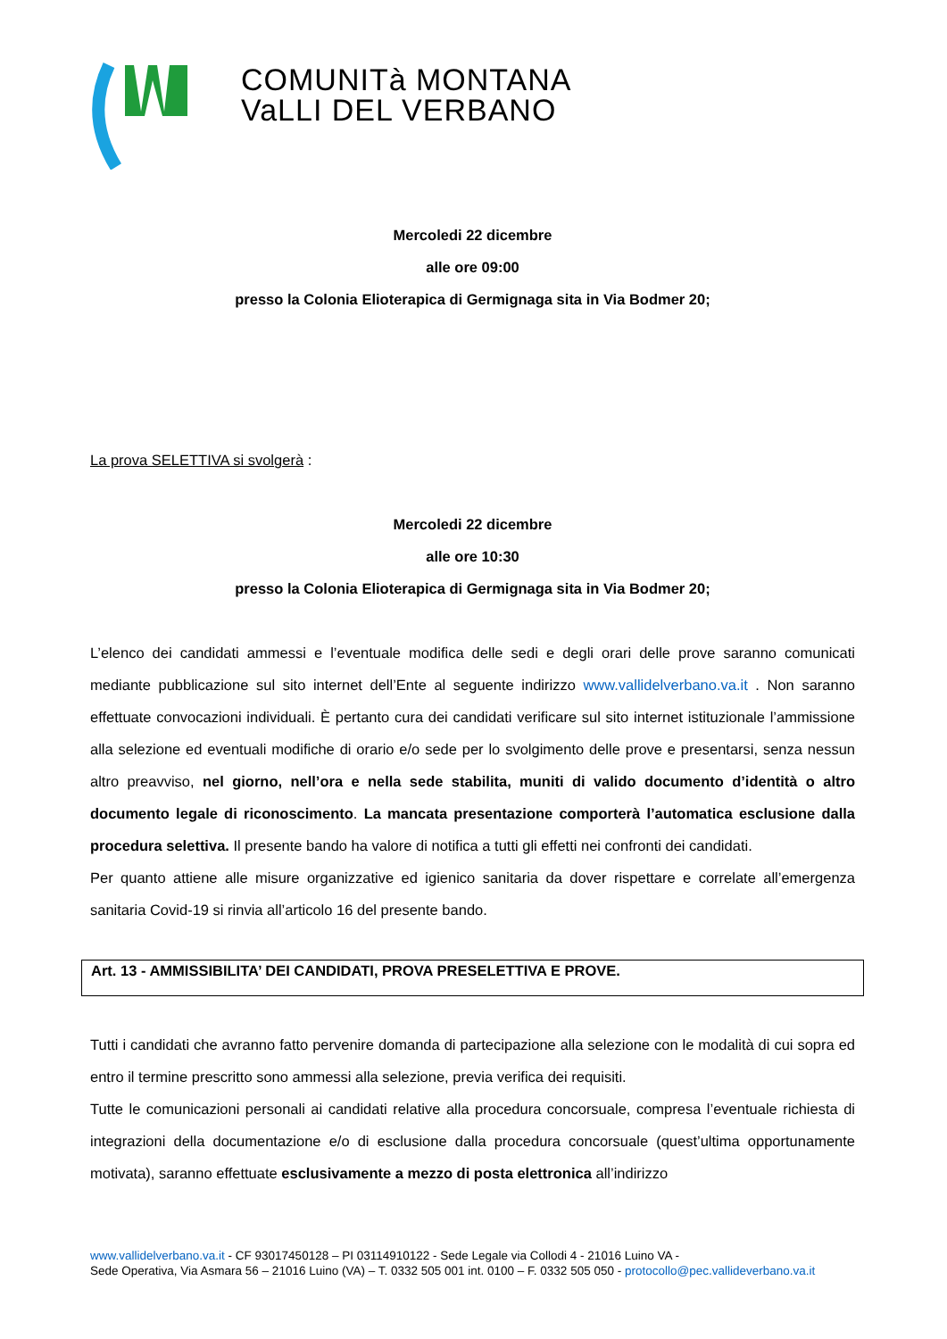COMUNITà MONTANA
VaLLI DEL VERBANO
Mercoledi 22 dicembre
alle ore 09:00
presso la Colonia Elioterapica di Germignaga sita in Via Bodmer 20;
La prova SELETTIVA si svolgerà :
Mercoledi 22 dicembre
alle ore 10:30
presso la Colonia Elioterapica di Germignaga sita in Via Bodmer 20;
L’elenco dei candidati ammessi e l’eventuale modifica delle sedi e degli orari delle prove saranno comunicati mediante pubblicazione sul sito internet dell’Ente al seguente indirizzo www.vallidelverbano.va.it . Non saranno effettuate convocazioni individuali. È pertanto cura dei candidati verificare sul sito internet istituzionale l’ammissione alla selezione ed eventuali modifiche di orario e/o sede per lo svolgimento delle prove e presentarsi, senza nessun altro preavviso, nel giorno, nell’ora e nella sede stabilita, muniti di valido documento d’identità o altro documento legale di riconoscimento. La mancata presentazione comporterà l’automatica esclusione dalla procedura selettiva. Il presente bando ha valore di notifica a tutti gli effetti nei confronti dei candidati.
Per quanto attiene alle misure organizzative ed igienico sanitaria da dover rispettare e correlate all’emergenza sanitaria Covid-19 si rinvia all’articolo 16 del presente bando.
Art. 13 - AMMISSIBILITA’ DEI CANDIDATI, PROVA PRESELETTIVA E PROVE.
Tutti i candidati che avranno fatto pervenire domanda di partecipazione alla selezione con le modalità di cui sopra ed entro il termine prescritto sono ammessi alla selezione, previa verifica dei requisiti.
Tutte le comunicazioni personali ai candidati relative alla procedura concorsuale, compresa l’eventuale richiesta di integrazioni della documentazione e/o di esclusione dalla procedura concorsuale (quest’ultima opportunamente motivata), saranno effettuate esclusivamente a mezzo di posta elettronica all’indirizzo
www.vallidelverbano.va.it - CF 93017450128 – PI 03114910122 - Sede Legale via Collodi 4 - 21016 Luino VA -
Sede Operativa, Via Asmara 56 – 21016 Luino (VA) – T. 0332 505 001 int. 0100 – F. 0332 505 050 - protocollo@pec.vallideverbano.va.it